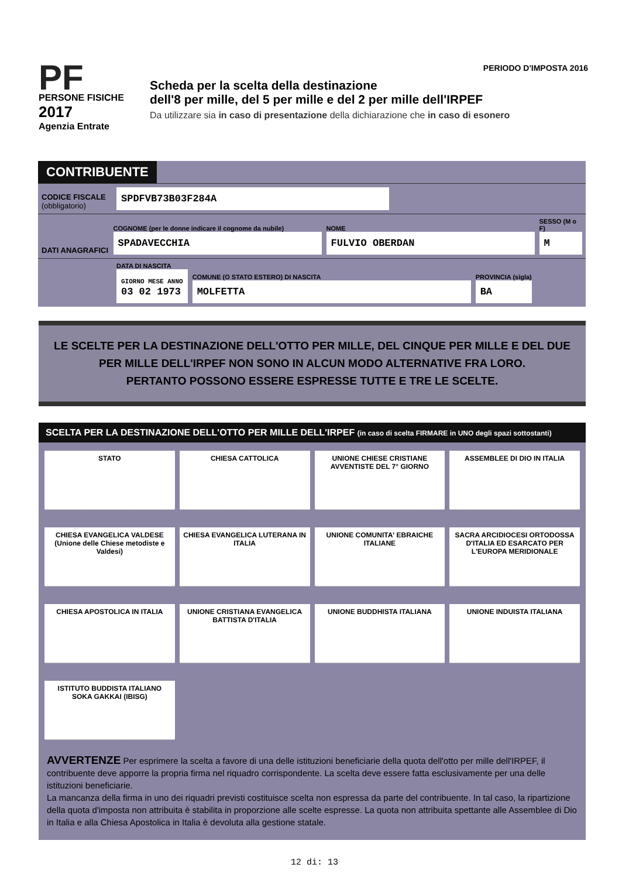PF
PERSONE FISICHE
2017
Agenzia Entrate
PERIODO D'IMPOSTA 2016
Scheda per la scelta della destinazione
dell'8 per mille, del 5 per mille e del 2 per mille dell'IRPEF
Da utilizzare sia in caso di presentazione della dichiarazione che in caso di esonero
CONTRIBUENTE
CODICE FISCALE (obbligatorio)
SPDFVB73B03F284A
DATI ANAGRAFICI
COGNOME (per le donne indicare il cognome da nubile)
SPADAVECCHIA
NOME
FULVIO OBERDAN
SESSO (M o F)
M
DATA DI NASCITA
GIORNO MESE ANNO
03 02 1973
COMUNE (O STATO ESTERO) DI NASCITA
MOLFETTA
PROVINCIA (sigla)
BA
LE SCELTE PER LA DESTINAZIONE DELL'OTTO PER MILLE, DEL CINQUE PER MILLE E DEL DUE PER MILLE DELL'IRPEF NON SONO IN ALCUN MODO ALTERNATIVE FRA LORO.
PERTANTO POSSONO ESSERE ESPRESSE TUTTE E TRE LE SCELTE.
SCELTA PER LA DESTINAZIONE DELL'OTTO PER MILLE DELL'IRPEF (in caso di scelta FIRMARE in UNO degli spazi sottostanti)
STATO
CHIESA CATTOLICA
UNIONE CHIESE CRISTIANE AVVENTISTE DEL 7° GIORNO
ASSEMBLEE DI DIO IN ITALIA
CHIESA EVANGELICA VALDESE (Unione delle Chiese metodiste e Valdesi)
CHIESA EVANGELICA LUTERANA IN ITALIA
UNIONE COMUNITA' EBRAICHE ITALIANE
SACRA ARCIDIOCESI ORTODOSSA D'ITALIA ED ESARCATO PER L'EUROPA MERIDIONALE
CHIESA APOSTOLICA IN ITALIA
UNIONE CRISTIANA EVANGELICA BATTISTA D'ITALIA
UNIONE BUDDHISTA ITALIANA
UNIONE INDUISTA ITALIANA
ISTITUTO BUDDISTA ITALIANO SOKA GAKKAI (IBISG)
AVVERTENZE Per esprimere la scelta a favore di una delle istituzioni beneficiarie della quota dell'otto per mille dell'IRPEF, il contribuente deve apporre la propria firma nel riquadro corrispondente. La scelta deve essere fatta esclusivamente per una delle istituzioni beneficiarie.
La mancanza della firma in uno dei riquadri previsti costituisce scelta non espressa da parte del contribuente. In tal caso, la ripartizione della quota d'imposta non attribuita è stabilita in proporzione alle scelte espresse. La quota non attribuita spettante alle Assemblee di Dio in Italia e alla Chiesa Apostolica in Italia è devoluta alla gestione statale.
12 di: 13